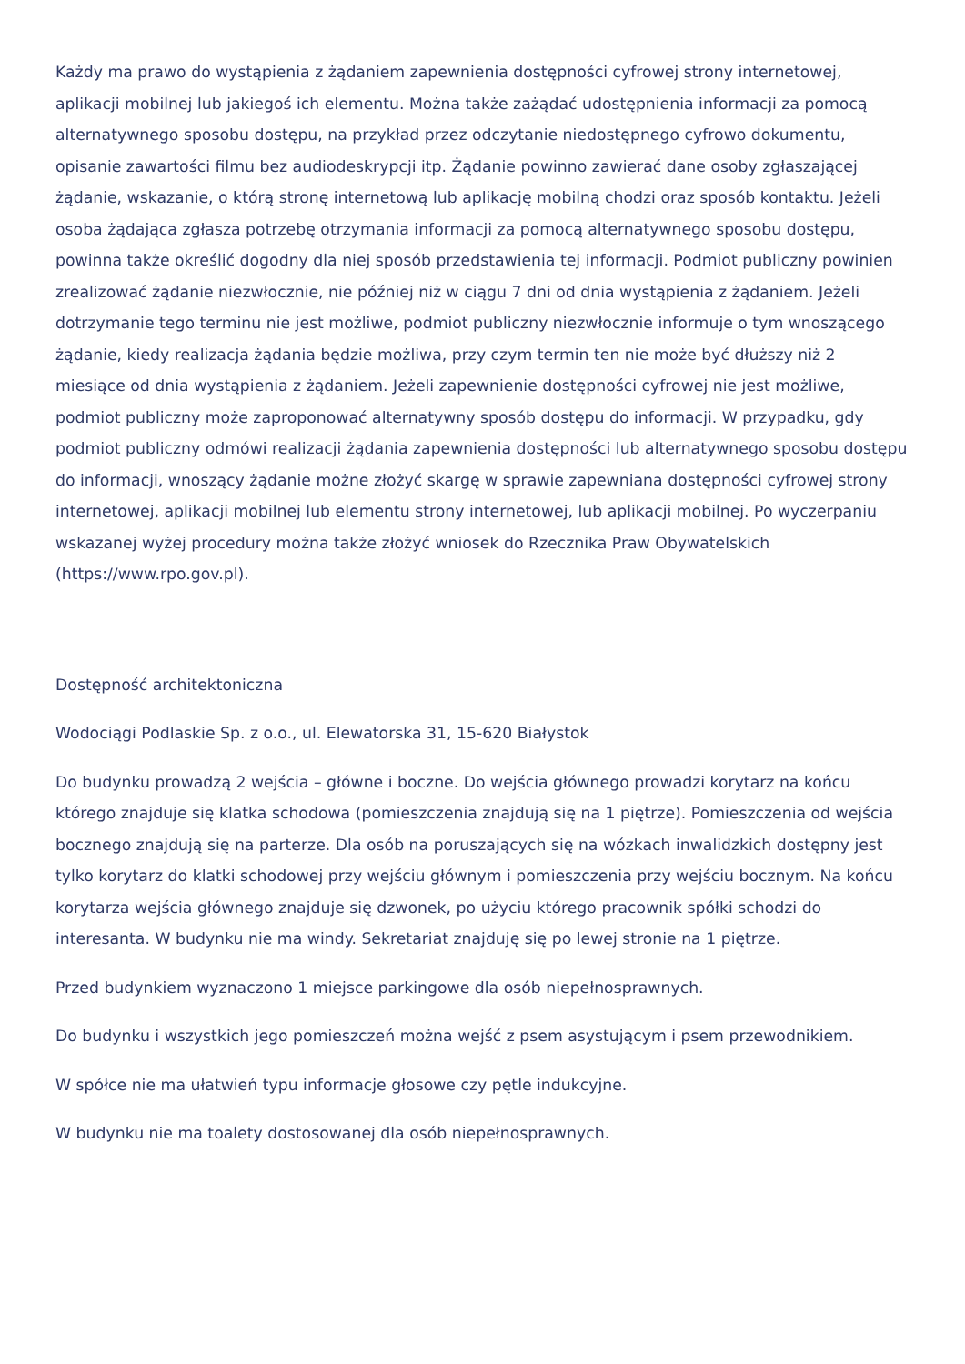Każdy ma prawo do wystąpienia z żądaniem zapewnienia dostępności cyfrowej strony internetowej, aplikacji mobilnej lub jakiegoś ich elementu. Można także zażądać udostępnienia informacji za pomocą alternatywnego sposobu dostępu, na przykład przez odczytanie niedostępnego cyfrowo dokumentu, opisanie zawartości filmu bez audiodeskrypcji itp. Żądanie powinno zawierać dane osoby zgłaszającej żądanie, wskazanie, o którą stronę internetową lub aplikację mobilną chodzi oraz sposób kontaktu. Jeżeli osoba żądająca zgłasza potrzebę otrzymania informacji za pomocą alternatywnego sposobu dostępu, powinna także określić dogodny dla niej sposób przedstawienia tej informacji. Podmiot publiczny powinien zrealizować żądanie niezwłocznie, nie później niż w ciągu 7 dni od dnia wystąpienia z żądaniem. Jeżeli dotrzymanie tego terminu nie jest możliwe, podmiot publiczny niezwłocznie informuje o tym wnoszącego żądanie, kiedy realizacja żądania będzie możliwa, przy czym termin ten nie może być dłuższy niż 2 miesiące od dnia wystąpienia z żądaniem. Jeżeli zapewnienie dostępności cyfrowej nie jest możliwe, podmiot publiczny może zaproponować alternatywny sposób dostępu do informacji. W przypadku, gdy podmiot publiczny odmówi realizacji żądania zapewnienia dostępności lub alternatywnego sposobu dostępu do informacji, wnoszący żądanie możne złożyć skargę w sprawie zapewniana dostępności cyfrowej strony internetowej, aplikacji mobilnej lub elementu strony internetowej, lub aplikacji mobilnej. Po wyczerpaniu wskazanej wyżej procedury można także złożyć wniosek do Rzecznika Praw Obywatelskich (https://www.rpo.gov.pl).
Dostępność architektoniczna
Wodociągi Podlaskie Sp. z o.o., ul. Elewatorska 31, 15-620 Białystok
Do budynku prowadzą 2 wejścia – główne i boczne. Do wejścia głównego prowadzi korytarz na końcu którego znajduje się klatka schodowa (pomieszczenia znajdują się na 1 piętrze). Pomieszczenia od wejścia bocznego znajdują się na parterze. Dla osób na poruszających się na wózkach inwalidzkich dostępny jest tylko korytarz do klatki schodowej przy wejściu głównym i pomieszczenia przy wejściu bocznym. Na końcu korytarza wejścia głównego znajduje się dzwonek, po użyciu którego pracownik spółki schodzi do interesanta. W budynku nie ma windy. Sekretariat znajduję się po lewej stronie na 1 piętrze.
Przed budynkiem wyznaczono 1 miejsce parkingowe dla osób niepełnosprawnych.
Do budynku i wszystkich jego pomieszczeń można wejść z psem asystującym i psem przewodnikiem.
W spółce nie ma ułatwień typu informacje głosowe czy pętle indukcyjne.
W budynku nie ma toalety dostosowanej dla osób niepełnosprawnych.